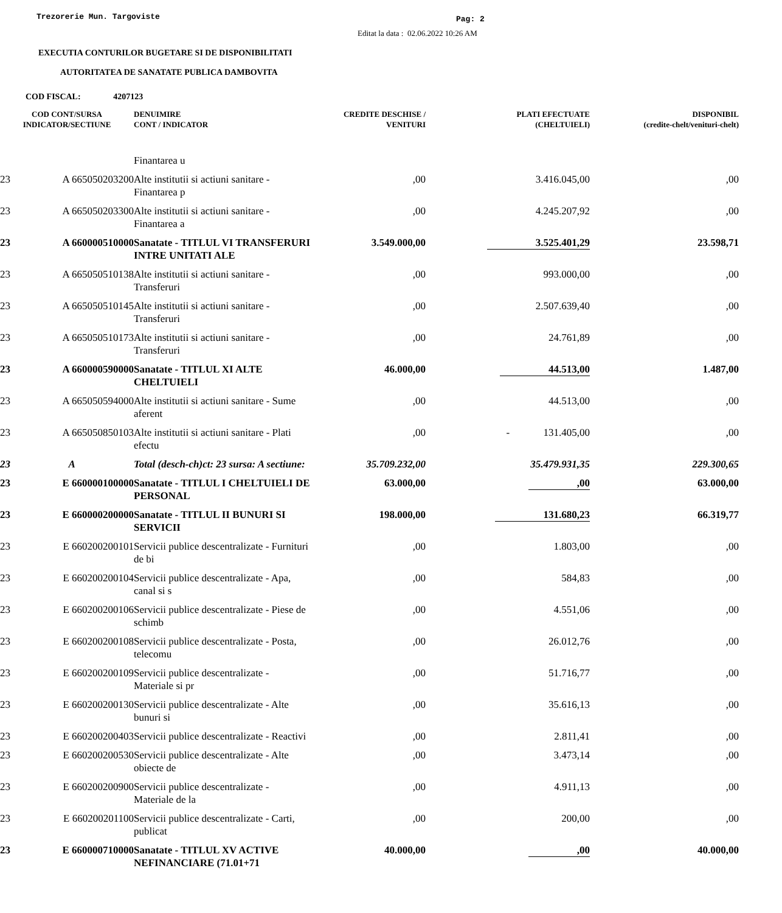Trezorerie Mun. Targoviste Pag: 2
Editat la data : 02.06.2022 10:26 AM
EXECUTIA CONTURILOR BUGETARE SI DE DISPONIBILITATI
AUTORITATEA DE SANATATE PUBLICA DAMBOVITA
COD FISCAL: 4207123
| COD CONT/SURSA INDICATOR/SECTIUNE | | DENUIMIRE CONT / INDICATOR | CREDITE DESCHISE / VENITURI | PLATI EFECTUATE (CHELTUIELI) | DISPONIBIL (credite-chelt/venituri-chelt) | |
| --- | --- | --- | --- | --- | --- | --- |
| | | Finantarea u | | | | |
| 23 | A 665050203200 | Alte institutii si actiuni sanitare - Finantarea p | ,00 | 3.416.045,00 | ,00 | |
| 23 | A 665050203300 | Alte institutii si actiuni sanitare - Finantarea a | ,00 | 4.245.207,92 | ,00 | |
| 23 | A 660000510000 | Sanatate - TITLUL VI TRANSFERURI INTRE UNITATI ALE | 3.549.000,00 | 3.525.401,29 | 23.598,71 | |
| 23 | A 665050510138 | Alte institutii si actiuni sanitare - Transferuri | ,00 | 993.000,00 | ,00 | |
| 23 | A 665050510145 | Alte institutii si actiuni sanitare - Transferuri | ,00 | 2.507.639,40 | ,00 | |
| 23 | A 665050510173 | Alte institutii si actiuni sanitare - Transferuri | ,00 | 24.761,89 | ,00 | |
| 23 | A 660000590000 | Sanatate - TITLUL XI ALTE CHELTUIELI | 46.000,00 | 44.513,00 | 1.487,00 | |
| 23 | A 665050594000 | Alte institutii si actiuni sanitare - Sume aferent | ,00 | 44.513,00 | ,00 | |
| 23 | A 665050850103 | Alte institutii si actiuni sanitare - Plati efectu | ,00 | - 131.405,00 | ,00 | |
| 23 | A | Total (desch-ch)ct: 23 sursa: A sectiune: | 35.709.232,00 | 35.479.931,35 | 229.300,65 | |
| 23 | E 660000100000 | Sanatate - TITLUL I CHELTUIELI DE PERSONAL | 63.000,00 | ,00 | 63.000,00 | |
| 23 | E 660000200000 | Sanatate - TITLUL II BUNURI SI SERVICII | 198.000,00 | 131.680,23 | 66.319,77 | |
| 23 | E 660200200101 | Servicii publice descentralizate - Furnituri de bi | ,00 | 1.803,00 | ,00 | |
| 23 | E 660200200104 | Servicii publice descentralizate - Apa, canal si s | ,00 | 584,83 | ,00 | |
| 23 | E 660200200106 | Servicii publice descentralizate - Piese de schimb | ,00 | 4.551,06 | ,00 | |
| 23 | E 660200200108 | Servicii publice descentralizate - Posta, telecomu | ,00 | 26.012,76 | ,00 | |
| 23 | E 660200200109 | Servicii publice descentralizate - Materiale si pr | ,00 | 51.716,77 | ,00 | |
| 23 | E 660200200130 | Servicii publice descentralizate - Alte bunuri si | ,00 | 35.616,13 | ,00 | |
| 23 | E 660200200403 | Servicii publice descentralizate - Reactivi | ,00 | 2.811,41 | ,00 | |
| 23 | E 660200200530 | Servicii publice descentralizate - Alte obiecte de | ,00 | 3.473,14 | ,00 | |
| 23 | E 660200200900 | Servicii publice descentralizate - Materiale de la | ,00 | 4.911,13 | ,00 | |
| 23 | E 660200201100 | Servicii publice descentralizate - Carti, publicat | ,00 | 200,00 | ,00 | |
| 23 | E 660000710000 | Sanatate - TITLUL XV ACTIVE NEFINANCIARE (71.01+71 | 40.000,00 | ,00 | 40.000,00 | |